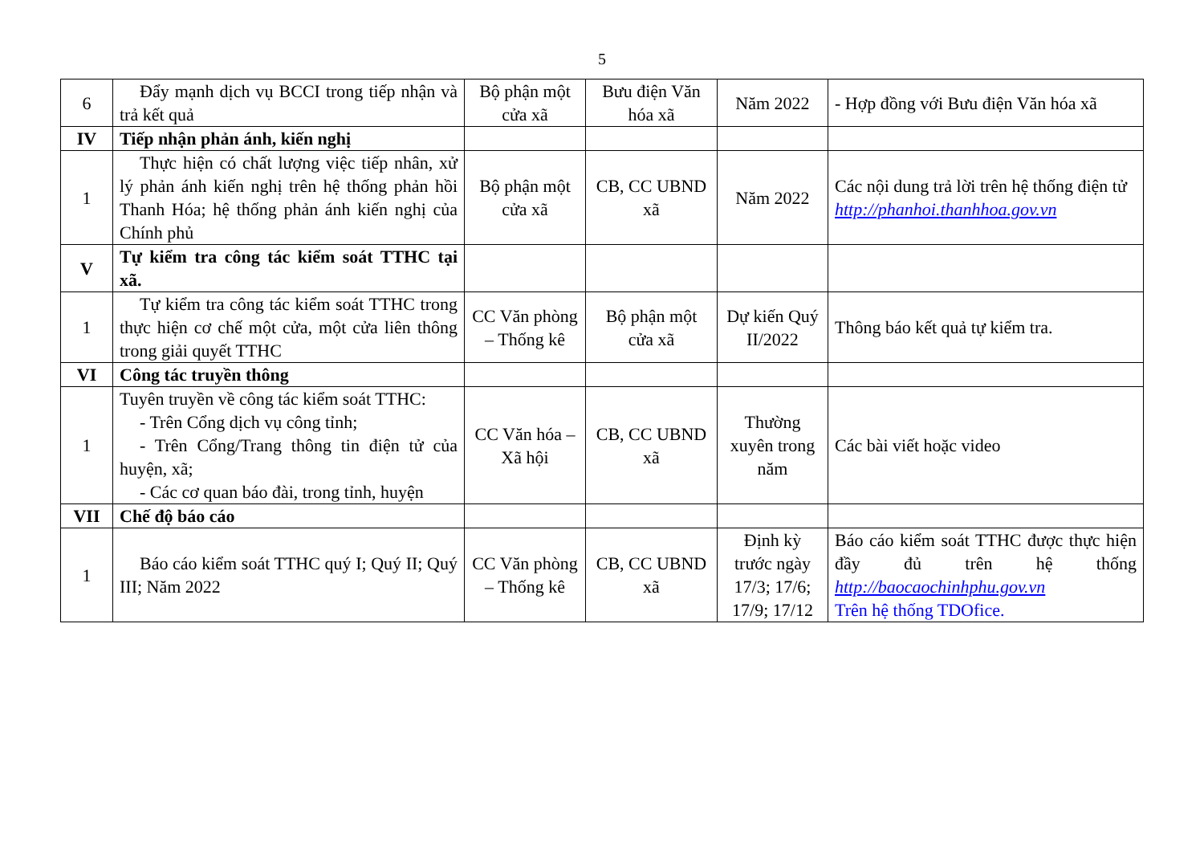5
| 6 | Đẩy mạnh dịch vụ BCCI trong tiếp nhận và trả kết quả | Bộ phận một cửa xã | Bưu điện Văn hóa xã | Năm 2022 | - Hợp đồng với Bưu điện Văn hóa xã |
| IV | Tiếp nhận phản ánh, kiến nghị | | | | |
| 1 | Thực hiện có chất lượng việc tiếp nhân, xử lý phản ánh kiến nghị trên hệ thống phản hồi Thanh Hóa; hệ thống phản ánh kiến nghị của Chính phủ | Bộ phận một cửa xã | CB, CC UBND xã | Năm 2022 | Các nội dung trả lời trên hệ thống điện tử http://phanhoi.thanhhoa.gov.vn |
| V | Tự kiểm tra công tác kiểm soát TTHC tại xã. | | | | |
| 1 | Tự kiểm tra công tác kiểm soát TTHC trong thực hiện cơ chế một cửa, một cửa liên thông trong giải quyết TTHC | CC Văn phòng – Thống kê | Bộ phận một cửa xã | Dự kiến Quý II/2022 | Thông báo kết quả tự kiểm tra. |
| VI | Công tác truyền thông | | | | |
| 1 | Tuyên truyền về công tác kiểm soát TTHC: - Trên Cổng dịch vụ công tỉnh; - Trên Cổng/Trang thông tin điện tử của huyện, xã; - Các cơ quan báo đài, trong tỉnh, huyện | CC Văn hóa – Xã hội | CB, CC UBND xã | Thường xuyên trong năm | Các bài viết hoặc video |
| VII | Chế độ báo cáo | | | | |
| 1 | Báo cáo kiểm soát TTHC quý I; Quý II; Quý III; Năm 2022 | CC Văn phòng – Thống kê | CB, CC UBND xã | Định kỳ trước ngày 17/3; 17/6; 17/9; 17/12 | Báo cáo kiểm soát TTHC được thực hiện đầy đủ trên hệ thống http://baocaochinhphu.gov.vn Trên hệ thống TDOfice. |